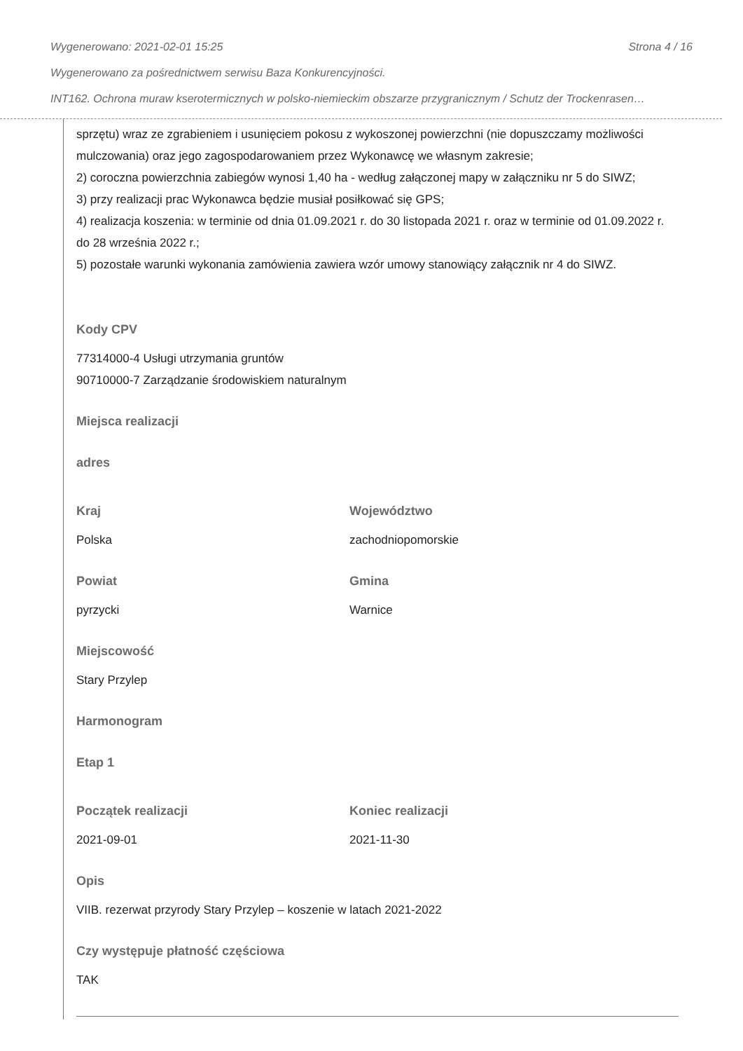Wygenerowano: 2021-02-01 15:25 Strona 4 / 16
Wygenerowano za pośrednictwem serwisu Baza Konkurencyjności.
INT162. Ochrona muraw kserotermicznych w polsko-niemieckim obszarze przygranicznym / Schutz der Trockenrasen…
sprzętu) wraz ze zgrabieniem i usunięciem pokosu z wykoszonej powierzchni (nie dopuszczamy możliwości mulczowania) oraz jego zagospodarowaniem przez Wykonawcę we własnym zakresie;
2) coroczna powierzchnia zabiegów wynosi 1,40 ha - według załączonej mapy w załączniku nr 5 do SIWZ;
3) przy realizacji prac Wykonawca będzie musiał posiłkować się GPS;
4) realizacja koszenia: w terminie od dnia 01.09.2021 r. do 30 listopada 2021 r. oraz w terminie od 01.09.2022 r. do 28 września 2022 r.;
5) pozostałe warunki wykonania zamówienia zawiera wzór umowy stanowiący załącznik nr 4 do SIWZ.
Kody CPV
77314000-4 Usługi utrzymania gruntów
90710000-7 Zarządzanie środowiskiem naturalnym
Miejsca realizacji
adres
Kraj
Polska
Województwo
zachodniopomorskie
Powiat
pyrzycki
Gmina
Warnice
Miejscowość
Stary Przylep
Harmonogram
Etap 1
Początek realizacji
2021-09-01
Koniec realizacji
2021-11-30
Opis
VIIB. rezerwat przyrody Stary Przylep – koszenie w latach 2021-2022
Czy występuje płatność częściowa
TAK